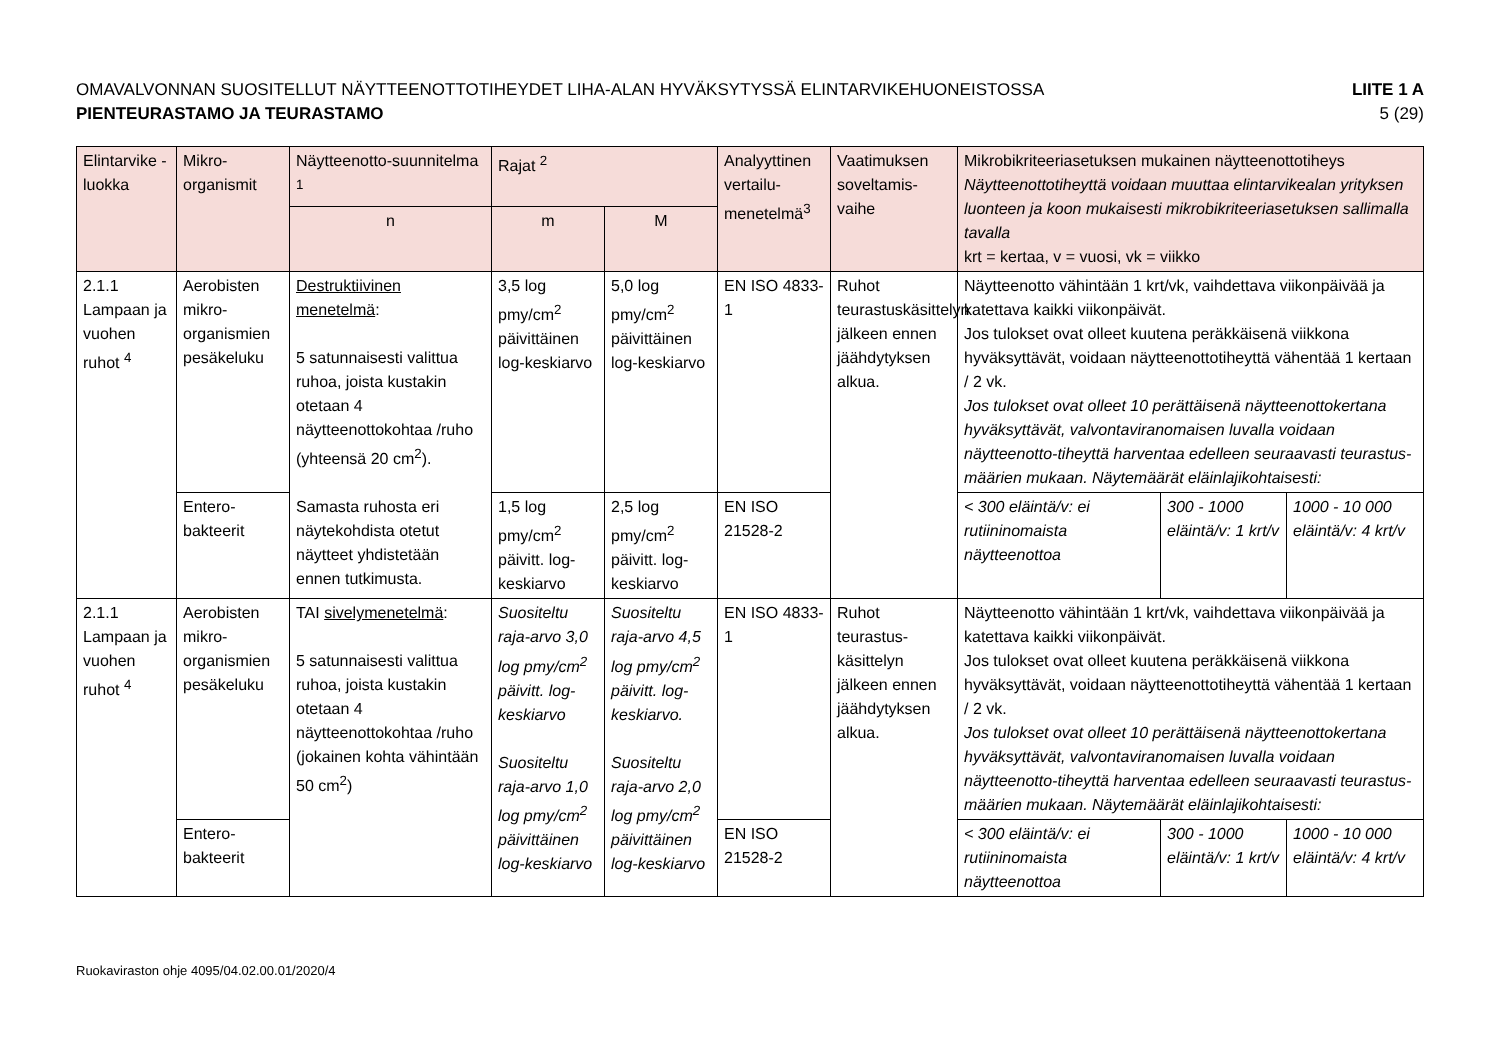OMAVALVONNAN SUOSITELLUT NÄYTTEENOTTOTIHEYDET LIHA-ALAN HYVÄKSYTYSSÄ ELINTARVIKEHUONEISTOSSA
PIENTEURASTAMO JA TEURASTAMO
LIITE 1 A
5 (29)
| Elintarvike -luokka | Mikro-organismit | Näytteenotto-suunnitelma <sup>1</sup> | Rajat <sup>2</sup> | | Analyyttinen vertailu-menetelmä<sup>3</sup> | Vaatimuksen soveltamis-vaihe | Mikrobikriteeriasetuksen mukainen näytteenottotiheys Näytteenottotiheyttä voidaan muuttaa elintarvikealan yrityksen luonteen ja koon mukaisesti mikrobikriteeriasetuksen sallimalla tavalla krt = kertaa, v = vuosi, vk = viikko | | |
| --- | --- | --- | --- | --- | --- | --- | --- | --- | --- |
| | | n | m | M | | | | | |
| 2.1.1 Lampaan ja vuohen ruhot <sup>4</sup> | Aerobisten mikro-organismien pesäkeluku | Destruktiivinen menetelmä : 5 satunnaisesti valittua ruhoa, joista kustakin otetaan 4 näytteenottokohtaa /ruho (yhteensä 20 cm<sup>2</sup>). Samasta ruhosta eri näytekohdista otetut näytteet yhdistetään ennen tutkimusta. | 3,5 log pmy/cm<sup>2</sup> päivittäinen log-keskiarvo | 5,0 log pmy/cm<sup>2</sup> päivittäinen log-keskiarvo | EN ISO 4833-1 | Ruhot teurastuskäsittelyn jälkeen ennen jäähdytyksen alkua. | Näytteenotto vähintään 1 krt/vk, vaihdettava viikonpäivää ja katettava kaikki viikonpäivät. Jos tulokset ovat olleet kuutena peräkkäisenä viikkona hyväksyttävät, voidaan näytteenottotiheyttä vähentää 1 kertaan / 2 vk. Jos tulokset ovat olleet 10 perättäisenä näytteenottokertana hyväksyttävät, valvontaviranomaisen luvalla voidaan näytteenotto-tiheyttä harventaa edelleen seuraavasti teurastus-määrien mukaan. Näytemäärät eläinlajikohtaisesti: | | |
| | Entero-bakteerit | | 1,5 log pmy/cm<sup>2</sup> päivitt. log-keskiarvo | 2,5 log pmy/cm<sup>2</sup> päivitt. log-keskiarvo | EN ISO 21528-2 | | < 300 eläintä/v: ei rutiininomaista näytteenottoa | 300 - 1000 eläintä/v: 1 krt/v | 1000 - 10 000 eläintä/v: 4 krt/v |
| 2.1.1 Lampaan ja vuohen ruhot <sup>4</sup> | Aerobisten mikro-organismien pesäkeluku | TAI sivelymenetelmä : 5 satunnaisesti valittua ruhoa, joista kustakin otetaan 4 näytteenottokohtaa /ruho (jokainen kohta vähintään 50 cm<sup>2</sup>) | Suositeltu raja-arvo 3,0 log pmy/cm<sup>2</sup> päivitt. log-keskiarvo Suositeltu raja-arvo 1,0 log pmy/cm<sup>2</sup> päivittäinen log-keskiarvo | Suositeltu raja-arvo 4,5 log pmy/cm<sup>2</sup> päivitt. log-keskiarvo. Suositeltu raja-arvo 2,0 log pmy/cm<sup>2</sup> päivittäinen log-keskiarvo | EN ISO 4833-1 | Ruhot teurastus-käsittelyn jälkeen ennen jäähdytyksen alkua. | Näytteenotto vähintään 1 krt/vk, vaihdettava viikonpäivää ja katettava kaikki viikonpäivät. Jos tulokset ovat olleet kuutena peräkkäisenä viikkona hyväksyttävät, voidaan näytteenottotiheyttä vähentää 1 kertaan / 2 vk. Jos tulokset ovat olleet 10 perättäisenä näytteenottokertana hyväksyttävät, valvontaviranomaisen luvalla voidaan näytteenotto-tiheyttä harventaa edelleen seuraavasti teurastus-määrien mukaan. Näytemäärät eläinlajikohtaisesti: | | |
| | Entero-bakteerit | | | | EN ISO 21528-2 | | < 300 eläintä/v: ei rutiininomaista näytteenottoa | 300 - 1000 eläintä/v: 1 krt/v | 1000 - 10 000 eläintä/v: 4 krt/v |
Ruokaviraston ohje 4095/04.02.00.01/2020/4